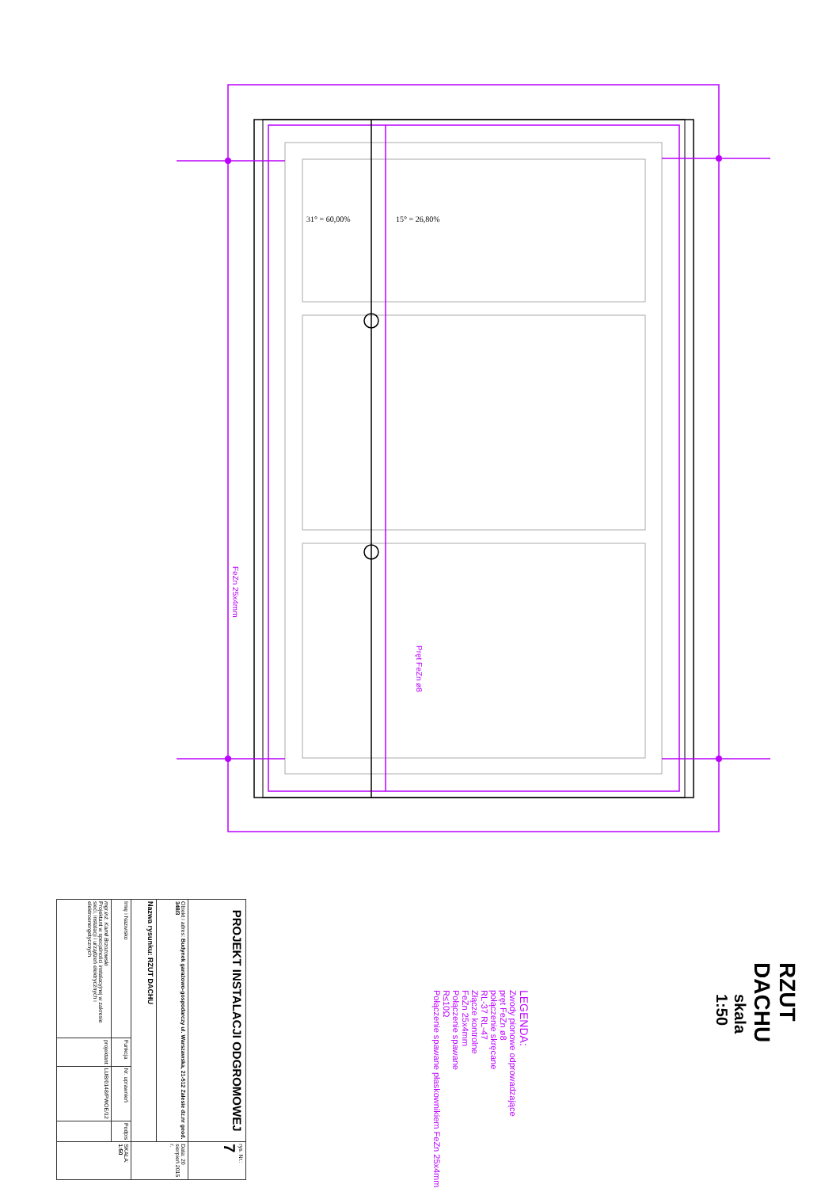FeZn 25x4mm
Pręt FeZn ø8
31° = 60,00% 15° = 26,80%
RZUT DACHU
skala 1:50
LEGENDA:
Zwody pionowe odprowadzające
pręt FeZn ø8
połączenie skręcane
RL-37 RL-47
Złącze kontrolne
FeZn 25x4mm
Połączenie spawane
R≤10Ω
Połączenie spawane płaskownikiem FeZn 25x4mm
| PROJEKT INSTALACJI ODGROMOWEJ | | | | rys. Nr.: 7 |
| Obiekt i adres: Budynek garażowo-gospodarczy ul. Warszawska, 21-512 Zalesie dz.nr geod. 348/3 | | | | Data: 20 sierpień 2015 r. |
| Nazwa rysunku: RZUT DACHU | | | | |
| Imię i Nazwisko | Funkcja | Nr. uprawnień | Podpis | SKALA: 1:50 |
| mgr.inż. Kamil Brzozowski Projektant w specjalności instalacyjnej w zakresie sieci, instalacji i urządzeń elektrycznych i elektroenergetycznych | projektant | LUB/0148/PWOE/12 | | |